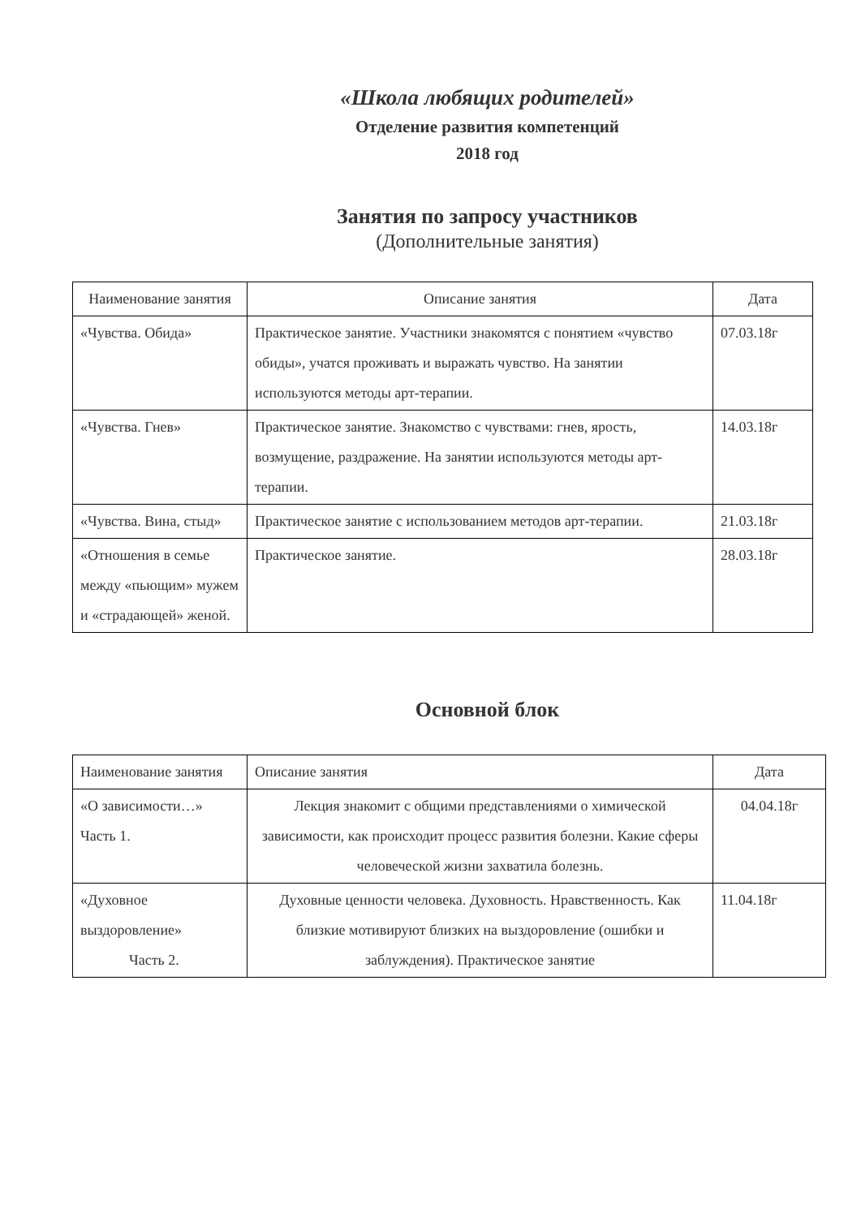«Школа любящих родителей»
Отделение развития компетенций
2018 год
Занятия по запросу участников
(Дополнительные занятия)
| Наименование занятия | Описание занятия | Дата |
| --- | --- | --- |
| «Чувства. Обида» | Практическое занятие. Участники знакомятся с понятием «чувство обиды», учатся проживать и выражать чувство. На занятии используются методы арт-терапии. | 07.03.18г |
| «Чувства. Гнев» | Практическое занятие. Знакомство с чувствами: гнев, ярость, возмущение, раздражение. На занятии используются методы арт-терапии. | 14.03.18г |
| «Чувства. Вина, стыд» | Практическое занятие с использованием методов арт-терапии. | 21.03.18г |
| «Отношения в семье между «пьющим» мужем и «страдающей» женой. | Практическое занятие. | 28.03.18г |
Основной блок
| Наименование занятия | Описание занятия | Дата |
| --- | --- | --- |
| «О зависимости…» Часть 1. | Лекция знакомит с общими представлениями о химической зависимости, как происходит процесс развития болезни. Какие сферы человеческой жизни захватила болезнь. | 04.04.18г |
| «Духовное выздоровление» Часть 2. | Духовные ценности человека. Духовность. Нравственность. Как близкие мотивируют близких на выздоровление (ошибки и заблуждения). Практическое занятие | 11.04.18г |